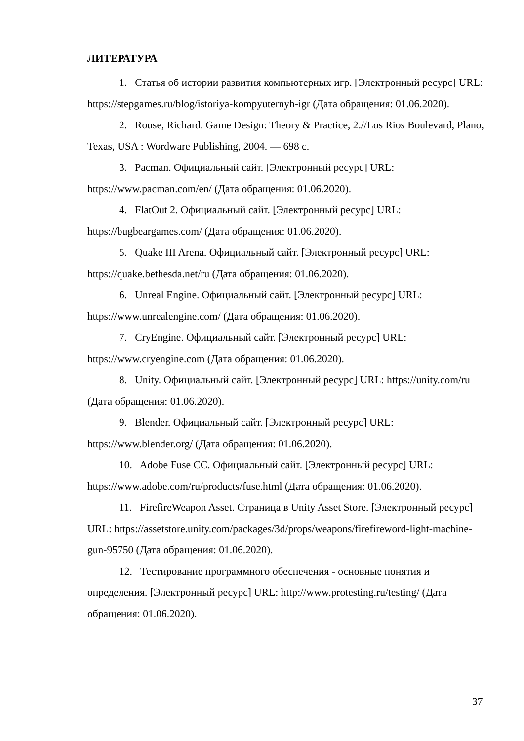ЛИТЕРАТУРА
1. Статья об истории развития компьютерных игр. [Электронный ресурс] URL: https://stepgames.ru/blog/istoriya-kompyuternyh-igr (Дата обращения: 01.06.2020).
2. Rouse, Richard. Game Design: Theory & Practice, 2.//Los Rios Boulevard, Plano, Texas, USA : Wordware Publishing, 2004. — 698 с.
3. Pacman. Официальный сайт. [Электронный ресурс] URL: https://www.pacman.com/en/ (Дата обращения: 01.06.2020).
4. FlatOut 2. Официальный сайт. [Электронный ресурс] URL: https://bugbeargames.com/ (Дата обращения: 01.06.2020).
5. Quake III Arena. Официальный сайт. [Электронный ресурс] URL: https://quake.bethesda.net/ru (Дата обращения: 01.06.2020).
6. Unreal Engine. Официальный сайт. [Электронный ресурс] URL: https://www.unrealengine.com/ (Дата обращения: 01.06.2020).
7. CryEngine. Официальный сайт. [Электронный ресурс] URL: https://www.cryengine.com (Дата обращения: 01.06.2020).
8. Unity. Официальный сайт. [Электронный ресурс] URL: https://unity.com/ru (Дата обращения: 01.06.2020).
9. Blender. Официальный сайт. [Электронный ресурс] URL: https://www.blender.org/ (Дата обращения: 01.06.2020).
10. Adobe Fuse CC. Официальный сайт. [Электронный ресурс] URL: https://www.adobe.com/ru/products/fuse.html (Дата обращения: 01.06.2020).
11. FirefireWeapon Asset. Страница в Unity Asset Store. [Электронный ресурс] URL: https://assetstore.unity.com/packages/3d/props/weapons/firefireword-light-machine-gun-95750 (Дата обращения: 01.06.2020).
12. Тестирование программного обеспечения - основные понятия и определения. [Электронный ресурс] URL: http://www.protesting.ru/testing/ (Дата обращения: 01.06.2020).
37